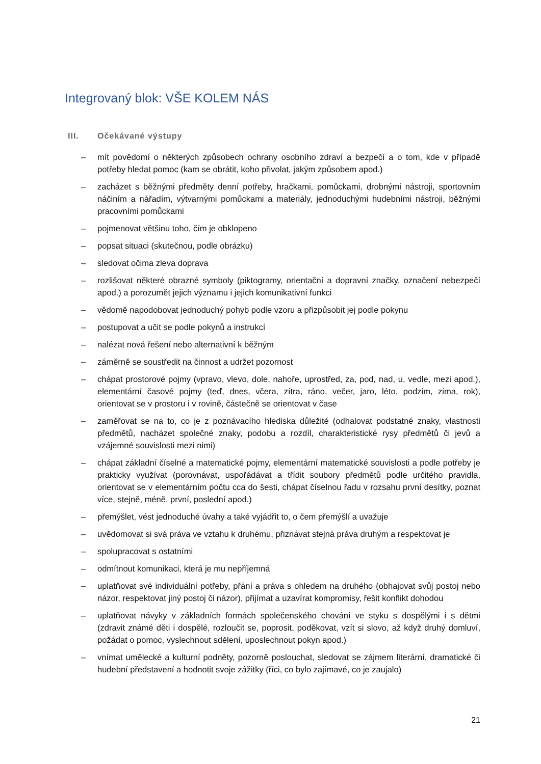Integrovaný blok: VŠE KOLEM NÁS
III. Očekávané výstupy
– mít povědomí o některých způsobech ochrany osobního zdraví a bezpečí a o tom, kde v případě potřeby hledat pomoc (kam se obrátit, koho přivolat, jakým způsobem apod.)
– zacházet s běžnými předměty denní potřeby, hračkami, pomůckami, drobnými nástroji, sportovním náčiním a nářadím, výtvarnými pomůckami a materiály, jednoduchými hudebními nástroji, běžnými pracovními pomůckami
– pojmenovat většinu toho, čím je obklopeno
– popsat situaci (skutečnou, podle obrázku)
– sledovat očima zleva doprava
– rozlišovat některé obrazné symboly (piktogramy, orientační a dopravní značky, označení nebezpečí apod.) a porozumět jejich významu i jejich komunikativní funkci
– vědomě napodobovat jednoduchý pohyb podle vzoru a přizpůsobit jej podle pokynu
– postupovat a učit se podle pokynů a instrukcí
– nalézat nová řešení nebo alternativní k běžným
– záměrně se soustředit na činnost a udržet pozornost
– chápat prostorové pojmy (vpravo, vlevo, dole, nahoře, uprostřed, za, pod, nad, u, vedle, mezi apod.), elementární časové pojmy (teď, dnes, včera, zítra, ráno, večer, jaro, léto, podzim, zima, rok), orientovat se v prostoru i v rovině, částečně se orientovat v čase
– zaměřovat se na to, co je z poznávacího hlediska důležité (odhalovat podstatné znaky, vlastnosti předmětů, nacházet společné znaky, podobu a rozdíl, charakteristické rysy předmětů či jevů a vzájemné souvislosti mezi nimi)
– chápat základní číselné a matematické pojmy, elementární matematické souvislosti a podle potřeby je prakticky využívat (porovnávat, uspořádávat a třídit soubory předmětů podle určitého pravidla, orientovat se v elementárním počtu cca do šesti, chápat číselnou řadu v rozsahu první desítky, poznat více, stejně, méně, první, poslední apod.)
– přemýšlet, vést jednoduché úvahy a také vyjádřit to, o čem přemýšlí a uvažuje
– uvědomovat si svá práva ve vztahu k druhému, přiznávat stejná práva druhým a respektovat je
– spolupracovat s ostatními
– odmítnout komunikaci, která je mu nepříjemná
– uplatňovat své individuální potřeby, přání a práva s ohledem na druhého (obhajovat svůj postoj nebo názor, respektovat jiný postoj či názor), přijímat a uzavírat kompromisy, řešit konflikt dohodou
– uplatňovat návyky v základních formách společenského chování ve styku s dospělými i s dětmi (zdravit známé děti i dospělé, rozloučit se, poprosit, poděkovat, vzít si slovo, až když druhý domluví, požádat o pomoc, vyslechnout sdělení, uposlechnout pokyn apod.)
– vnímat umělecké a kulturní podněty, pozorně poslouchat, sledovat se zájmem literární, dramatické či hudební představení a hodnotit svoje zážitky (říci, co bylo zajímavé, co je zaujalo)
21